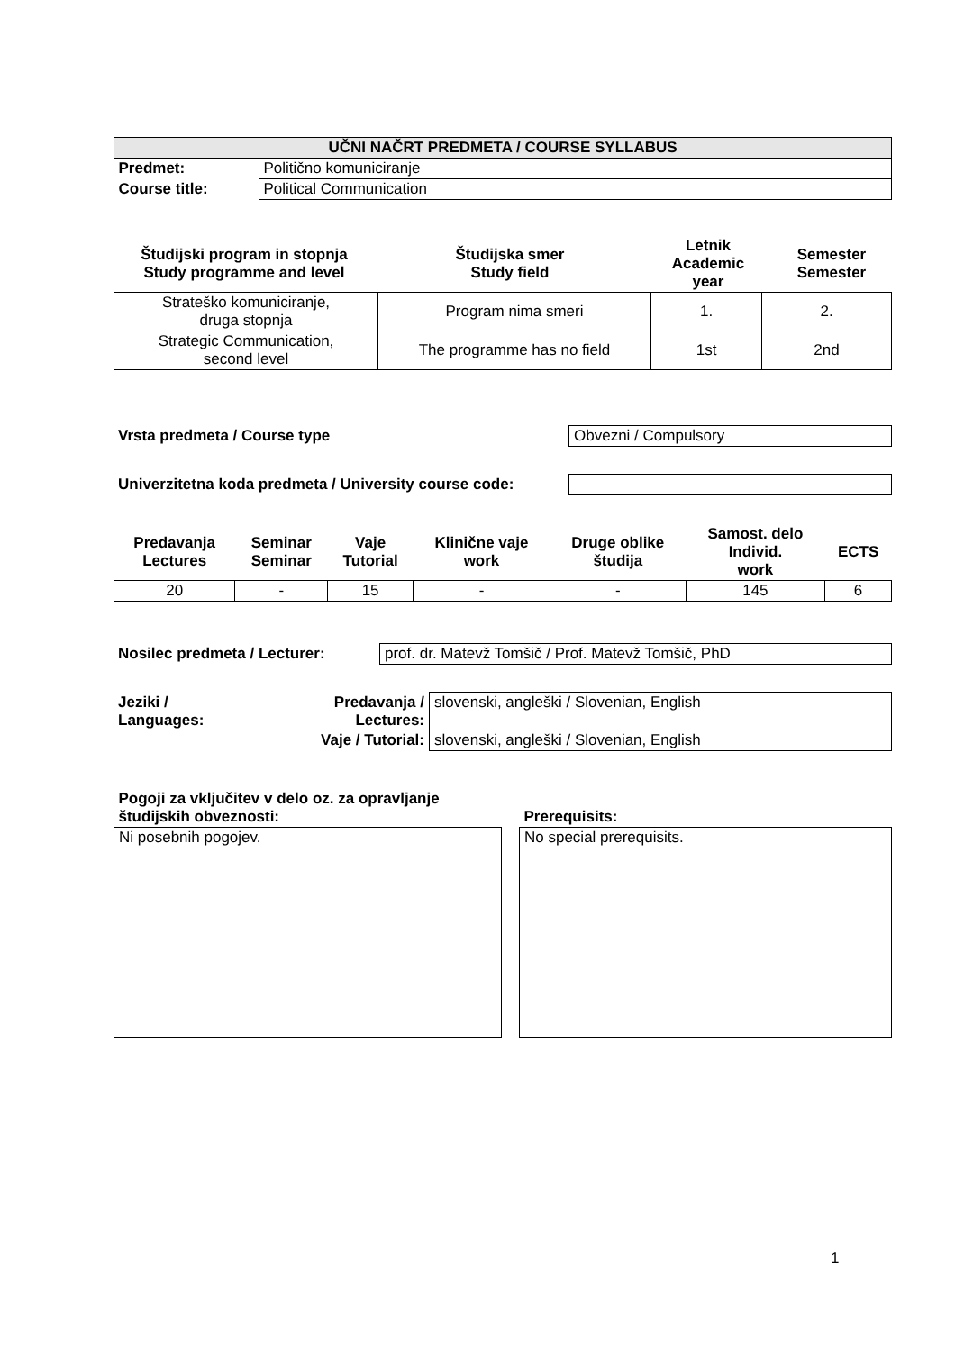| UČNI NAČRT PREDMETA / COURSE SYLLABUS | |
| --- | --- |
| Predmet: | Politično komuniciranje |
| Course title: | Political Communication |
| Študijski program in stopnja Study programme and level | Študijska smer Study field | Letnik Academic year | Semester Semester |
| --- | --- | --- | --- |
| Strateško komuniciranje, druga stopnja | Program nima smeri | 1. | 2. |
| Strategic Communication, second level | The programme has no field | 1st | 2nd |
| Vrsta predmeta / Course type | Obvezni / Compulsory |
| Univerzitetna koda predmeta / University course code: | |
| Predavanja Lectures | Seminar Seminar | Vaje Tutorial | Klinične vaje work | Druge oblike študija | Samost. delo Individ. work | ECTS |
| --- | --- | --- | --- | --- | --- | --- |
| 20 | - | 15 | - | - | 145 | 6 |
| Nosilec predmeta / Lecturer: | prof. dr. Matevž Tomšič / Prof. Matevž Tomšič, PhD |
| Jeziki / Languages: | Predavanja / Lectures: | slovenski, angleški / Slovenian, English |
| | Vaje / Tutorial: | slovenski, angleški / Slovenian, English |
| Pogoji za vključitev v delo oz. za opravljanje študijskih obveznosti: | | Prerequisits: |
| Ni posebnih pogojev. | | No special prerequisits. |
1